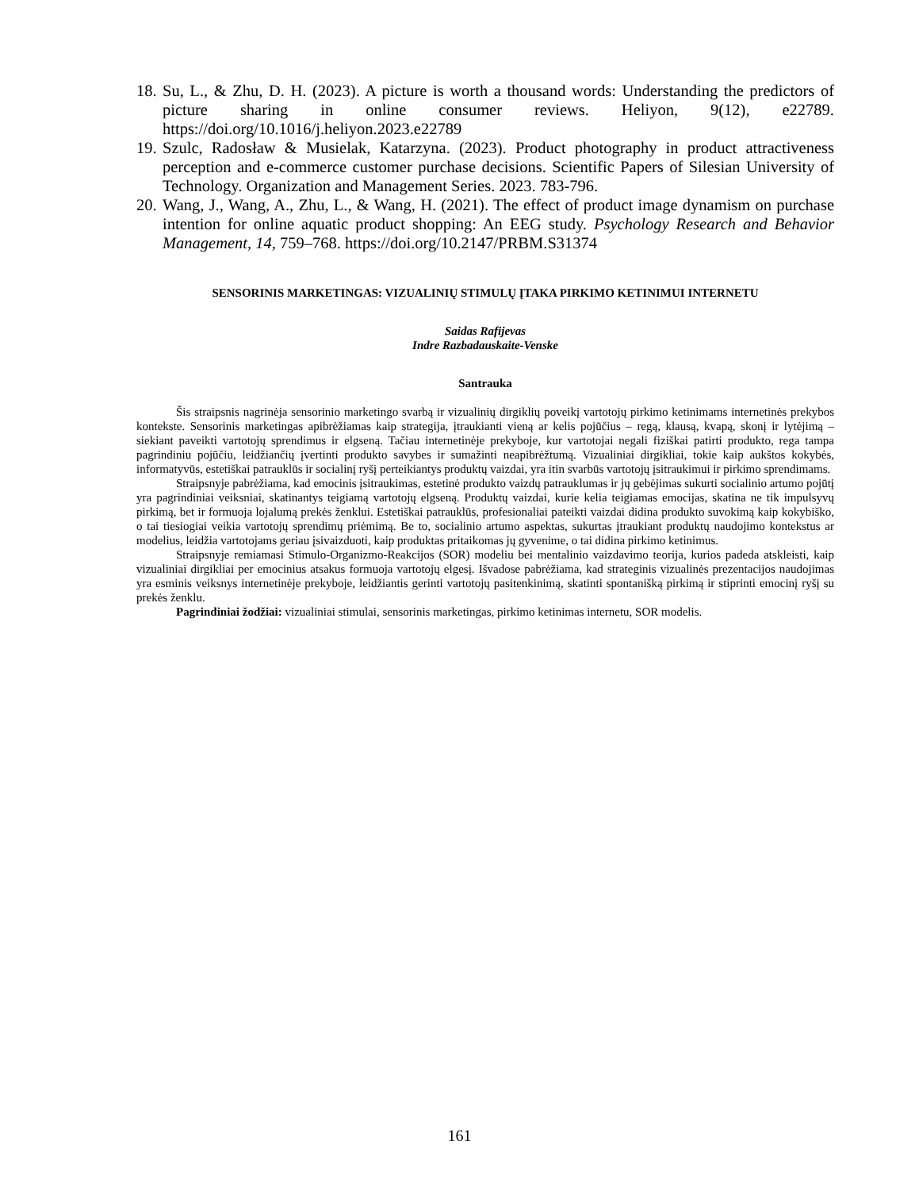18. Su, L., & Zhu, D. H. (2023). A picture is worth a thousand words: Understanding the predictors of picture sharing in online consumer reviews. Heliyon, 9(12), e22789. https://doi.org/10.1016/j.heliyon.2023.e22789
19. Szulc, Radosław & Musielak, Katarzyna. (2023). Product photography in product attractiveness perception and e-commerce customer purchase decisions. Scientific Papers of Silesian University of Technology. Organization and Management Series. 2023. 783-796.
20. Wang, J., Wang, A., Zhu, L., & Wang, H. (2021). The effect of product image dynamism on purchase intention for online aquatic product shopping: An EEG study. Psychology Research and Behavior Management, 14, 759–768. https://doi.org/10.2147/PRBM.S31374
SENSORINIS MARKETINGAS: VIZUALINIŲ STIMULŲ ĮTAKA PIRKIMO KETINIMUI INTERNETU
Saidas Rafijevas
Indre Razbadauskaite-Venske
Santrauka
Šis straipsnis nagrinėja sensorinio marketingo svarbą ir vizualinių dirgiklių poveikį vartotojų pirkimo ketinimams internetinės prekybos kontekste. Sensorinis marketingas apibrėžiamas kaip strategija, įtraukianti vieną ar kelis pojūčius – regą, klausą, kvapą, skonį ir lytėjimą – siekiant paveikti vartotojų sprendimus ir elgseną. Tačiau internetinėje prekyboje, kur vartotojai negali fiziškai patirti produkto, rega tampa pagrindiniu pojūčiu, leidžiančių įvertinti produkto savybes ir sumažinti neapibrėžtumą. Vizualiniai dirgikliai, tokie kaip aukštos kokybės, informatyvūs, estetiškai patrauklūs ir socialinį ryšį perteikiantys produktų vaizdai, yra itin svarbūs vartotojų įsitraukimui ir pirkimo sprendimams.
Straipsnyje pabrėžiama, kad emocinis įsitraukimas, estetinė produkto vaizdų patrauklumas ir jų gebėjimas sukurti socialinio artumo pojūtį yra pagrindiniai veiksniai, skatinantys teigiamą vartotojų elgseną. Produktų vaizdai, kurie kelia teigiamas emocijas, skatina ne tik impulsyvų pirkimą, bet ir formuoja lojalumą prekės ženklui. Estetiškai patrauklūs, profesionaliai pateikti vaizdai didina produkto suvokimą kaip kokybiško, o tai tiesiogiai veikia vartotojų sprendimų priėmimą. Be to, socialinio artumo aspektas, sukurtas įtraukiant produktų naudojimo kontekstus ar modelius, leidžia vartotojams geriau įsivaizduoti, kaip produktas pritaikomas jų gyvenime, o tai didina pirkimo ketinimus.
Straipsnyje remiamasi Stimulo-Organizmo-Reakcijos (SOR) modeliu bei mentalinio vaizdavimo teorija, kurios padeda atskleisti, kaip vizualiniai dirgikliai per emocinius atsakus formuoja vartotojų elgesį. Išvadose pabrėžiama, kad strateginis vizualinės prezentacijos naudojimas yra esminis veiksnys internetinėje prekyboje, leidžiantis gerinti vartotojų pasitenkinimą, skatinti spontanišką pirkimą ir stiprinti emocinį ryšį su prekės ženklu.
Pagrindiniai žodžiai: vizualiniai stimulai, sensorinis marketingas, pirkimo ketinimas internetu, SOR modelis.
161